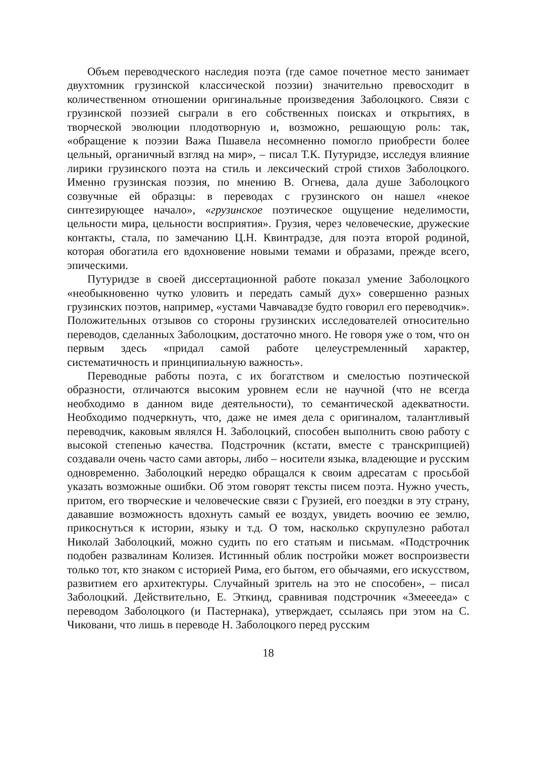Объем переводческого наследия поэта (где самое почетное место занимает двухтомник грузинской классической поэзии) значительно превосходит в количественном отношении оригинальные произведения Заболоцкого. Связи с грузинской поэзией сыграли в его собственных поисках и открытиях, в творческой эволюции плодотворную и, возможно, решающую роль: так, «обращение к поэзии Важа Пшавела несомненно помогло приобрести более цельный, органичный взгляд на мир», – писал Т.К. Путуридзе, исследуя влияние лирики грузинского поэта на стиль и лексический строй стихов Заболоцкого. Именно грузинская поэзия, по мнению В. Огнева, дала душе Заболоцкого созвучные ей образцы: в переводах с грузинского он нашел «некое синтезирующее начало», «грузинское поэтическое ощущение неделимости, цельности мира, цельности восприятия». Грузия, через человеческие, дружеские контакты, стала, по замечанию Ц.Н. Квинтрадзе, для поэта второй родиной, которая обогатила его вдохновение новыми темами и образами, прежде всего, эпическими.
Путуридзе в своей диссертационной работе показал умение Заболоцкого «необыкновенно чутко уловить и передать самый дух» совершенно разных грузинских поэтов, например, «устами Чавчавадзе будто говорил его переводчик». Положительных отзывов со стороны грузинских исследователей относительно переводов, сделанных Заболоцким, достаточно много. Не говоря уже о том, что он первым здесь «придал самой работе целеустремленный характер, систематичность и принципиальную важность».
Переводные работы поэта, с их богатством и смелостью поэтической образности, отличаются высоким уровнем если не научной (что не всегда необходимо в данном виде деятельности), то семантической адекватности. Необходимо подчеркнуть, что, даже не имея дела с оригиналом, талантливый переводчик, каковым являлся Н. Заболоцкий, способен выполнить свою работу с высокой степенью качества. Подстрочник (кстати, вместе с транскрипцией) создавали очень часто сами авторы, либо – носители языка, владеющие и русским одновременно. Заболоцкий нередко обращался к своим адресатам с просьбой указать возможные ошибки. Об этом говорят тексты писем поэта. Нужно учесть, притом, его творческие и человеческие связи с Грузией, его поездки в эту страну, дававшие возможность вдохнуть самый ее воздух, увидеть воочию ее землю, прикоснуться к истории, языку и т.д. О том, насколько скрупулезно работал Николай Заболоцкий, можно судить по его статьям и письмам. «Подстрочник подобен развалинам Колизея. Истинный облик постройки может воспроизвести только тот, кто знаком с историей Рима, его бытом, его обычаями, его искусством, развитием его архитектуры. Случайный зритель на это не способен», – писал Заболоцкий. Действительно, Е. Эткинд, сравнивая подстрочник «Змееееда» с переводом Заболоцкого (и Пастернака), утверждает, ссылаясь при этом на С. Чиковани, что лишь в переводе Н. Заболоцкого перед русским
18